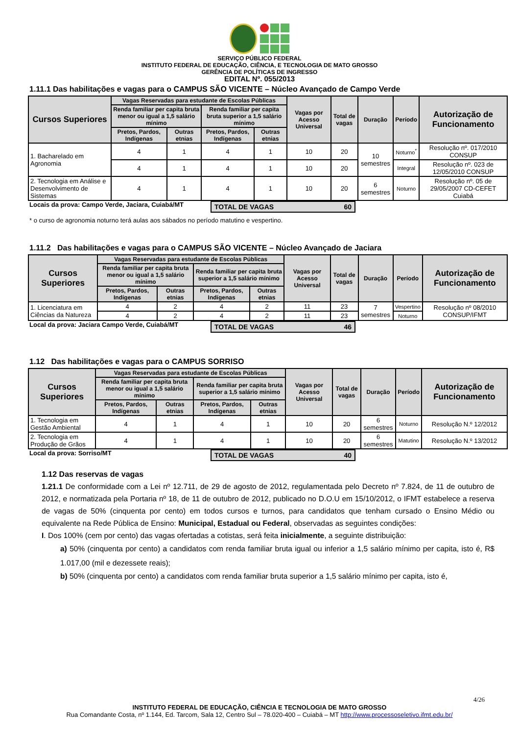SERVIÇO PÚBLICO FEDERAL
INSTITUTO FEDERAL DE EDUCAÇÃO, CIÊNCIA, E TECNOLOGIA DE MATO GROSSO
GERÊNCIA DE POLÍTICAS DE INGRESSO
EDITAL Nº. 055/2013
1.11.1 Das habilitações e vagas para o CAMPUS SÃO VICENTE – Núcleo Avançado de Campo Verde
| Cursos Superiores | Vagas Reservadas para estudante de Escolas Públicas | | | | Vagas por Acesso Universal | Total de vagas | Duração | Período | Autorização de Funcionamento |
| --- | --- | --- | --- | --- | --- | --- | --- | --- | --- |
| | Renda familiar per capita bruta menor ou igual a 1,5 salário mínimo | | Renda familiar per capita bruta superior a 1,5 salário mínimo | | | | | | |
| | Pretos, Pardos, Indígenas | Outras etnias | Pretos, Pardos, Indígenas | Outras etnias | | | | | |
| 1. Bacharelado em Agronomia | 4 | 1 | 4 | 1 | 10 | 20 | 10 semestres | Noturno<sup>*</sup> | Resolução nº. 017/2010 CONSUP |
| | 4 | 1 | 4 | 1 | 10 | 20 | | Integral | Resolução nº. 023 de 12/05/2010 CONSUP |
| 2. Tecnologia em Análise e Desenvolvimento de Sistemas | 4 | 1 | 4 | 1 | 10 | 20 | 6 semestres | Noturno | Resolução nº. 05 de 29/05/2007 CD-CEFET Cuiabá |
Locais da prova: Campo Verde, Jaciara, Cuiabá/MT
TOTAL DE VAGAS 60
* o curso de agronomia noturno terá aulas aos sábados no período matutino e vespertino.
1.11.2 Das habilitações e vagas para o CAMPUS SÃO VICENTE – Núcleo Avançado de Jaciara
| Cursos Superiores | Vagas Reservadas para estudante de Escolas Públicas | | | | Vagas por Acesso Universal | Total de vagas | Duração | Período | Autorização de Funcionamento |
| --- | --- | --- | --- | --- | --- | --- | --- | --- | --- |
| | Renda familiar per capita bruta menor ou igual a 1,5 salário mínimo | | Renda familiar per capita bruta superior a 1,5 salário mínimo | | | | | | |
| | Pretos, Pardos, Indígenas | Outras etnias | Pretos, Pardos, Indígenas | Outras etnias | | | | | |
| 1. Licenciatura em Ciências da Natureza | 4 | 2 | 4 | 2 | 11 | 23 | 7 semestres | Vespertino | Resolução nº 08/2010 CONSUP/IFMT |
| | 4 | 2 | 4 | 2 | 11 | 23 | | Noturno | |
Local da prova: Jaciara Campo Verde, Cuiabá/MT
TOTAL DE VAGAS 46
1.12 Das habilitações e vagas para o CAMPUS SORRISO
| Cursos Superiores | Vagas Reservadas para estudante de Escolas Públicas | | | | Vagas por Acesso Universal | Total de vagas | Duração | Período | Autorização de Funcionamento |
| --- | --- | --- | --- | --- | --- | --- | --- | --- | --- |
| | Renda familiar per capita bruta menor ou igual a 1,5 salário mínimo | | Renda familiar per capita bruta superior a 1,5 salário mínimo | | | | | | |
| | Pretos, Pardos, Indígenas | Outras etnias | Pretos, Pardos, Indígenas | Outras etnias | | | | | |
| 1. Tecnologia em Gestão Ambiental | 4 | 1 | 4 | 1 | 10 | 20 | 6 semestres | Noturno | Resolução N.º 12/2012 |
| 2. Tecnologia em Produção de Grãos | 4 | 1 | 4 | 1 | 10 | 20 | 6 semestres | Matutino | Resolução N.º 13/2012 |
Local da prova: Sorriso/MT TOTAL DE VAGAS 40
1.12 Das reservas de vagas
1.21.1 De conformidade com a Lei nº 12.711, de 29 de agosto de 2012, regulamentada pelo Decreto nº 7.824, de 11 de outubro de 2012, e normatizada pela Portaria nº 18, de 11 de outubro de 2012, publicado no D.O.U em 15/10/2012, o IFMT estabelece a reserva de vagas de 50% (cinquenta por cento) em todos cursos e turnos, para candidatos que tenham cursado o Ensino Médio ou equivalente na Rede Pública de Ensino: Municipal, Estadual ou Federal, observadas as seguintes condições:
I. Dos 100% (cem por cento) das vagas ofertadas a cotistas, será feita inicialmente, a seguinte distribuição:
a) 50% (cinquenta por cento) a candidatos com renda familiar bruta igual ou inferior a 1,5 salário mínimo per capita, isto é, R$ 1.017,00 (mil e dezessete reais);
b) 50% (cinquenta por cento) a candidatos com renda familiar bruta superior a 1,5 salário mínimo per capita, isto é,
4/26
INSTITUTO FEDERAL DE EDUCAÇÃO, CIÊNCIA E TECNOLOGIA DE MATO GROSSO
Rua Comandante Costa, nº 1.144, Ed. Tarcom, Sala 12, Centro Sul – 78.020-400 – Cuiabá – MT http://www.processoseletivo.ifmt.edu.br/